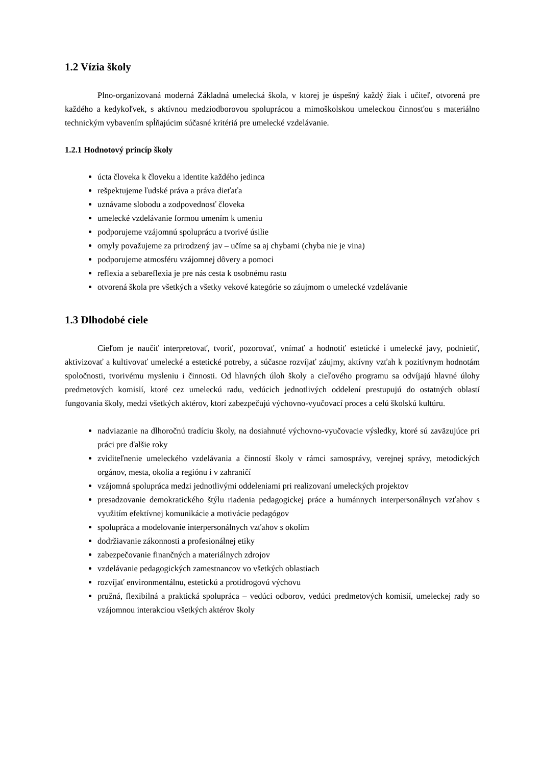1.2 Vízia školy
Plno-organizovaná moderná Základná umelecká škola, v ktorej je úspešný každý žiak i učiteľ, otvorená pre každého a kedykoľvek, s aktívnou medziodborovou spoluprácou a mimoškolskou umeleckou činnosťou s materiálno technickým vybavením spĺňajúcim súčasné kritériá pre umelecké vzdelávanie.
1.2.1 Hodnotový princíp školy
úcta človeka k človeku a identite každého jedinca
rešpektujeme ľudské práva a práva dieťaťa
uznávame slobodu a zodpovednosť človeka
umelecké vzdelávanie formou umením k umeniu
podporujeme vzájomnú spoluprácu a tvorivé úsilie
omyly považujeme za prirodzený jav – učíme sa aj chybami (chyba nie je vina)
podporujeme atmosféru vzájomnej dôvery a pomoci
reflexia a sebareflexia je pre nás cesta k osobnému rastu
otvorená škola pre všetkých a všetky vekové kategórie so záujmom o umelecké vzdelávanie
1.3 Dlhodobé ciele
Cieľom je naučiť interpretovať, tvoriť, pozorovať, vnímať a hodnotiť estetické i umelecké javy, podnietiť, aktivizovať a kultivovať umelecké a estetické potreby, a súčasne rozvíjať záujmy, aktívny vzťah k pozitívnym hodnotám spoločnosti, tvorivému mysleniu i činnosti. Od hlavných úloh školy a cieľového programu sa odvíjajú hlavné úlohy predmetových komisií, ktoré cez umeleckú radu, vedúcich jednotlivých oddelení prestupujú do ostatných oblastí fungovania školy, medzi všetkých aktérov, ktorí zabezpečujú výchovno-vyučovací proces a celú školskú kultúru.
nadviazanie na dlhoročnú tradíciu školy, na dosiahnuté výchovno-vyučovacie výsledky, ktoré sú zaväzujúce pri práci pre ďalšie roky
zviditeľnenie umeleckého vzdelávania a činností školy v rámci samosprávy, verejnej správy, metodických orgánov, mesta, okolia a regiónu i v zahraničí
vzájomná spolupráca medzi jednotlivými oddeleniami pri realizovaní umeleckých projektov
presadzovanie demokratického štýlu riadenia pedagogickej práce a humánnych interpersonálnych vzťahov s využitím efektívnej komunikácie a motivácie pedagógov
spolupráca a modelovanie interpersonálnych vzťahov s okolím
dodržiavanie zákonnosti a profesionálnej etiky
zabezpečovanie finančných a materiálnych zdrojov
vzdelávanie pedagogických zamestnancov vo všetkých oblastiach
rozvíjať environmentálnu, estetickú a protidrogovú výchovu
pružná, flexibilná a praktická spolupráca – vedúci odborov, vedúci predmetových komisií, umeleckej rady so vzájomnou interakciou všetkých aktérov školy